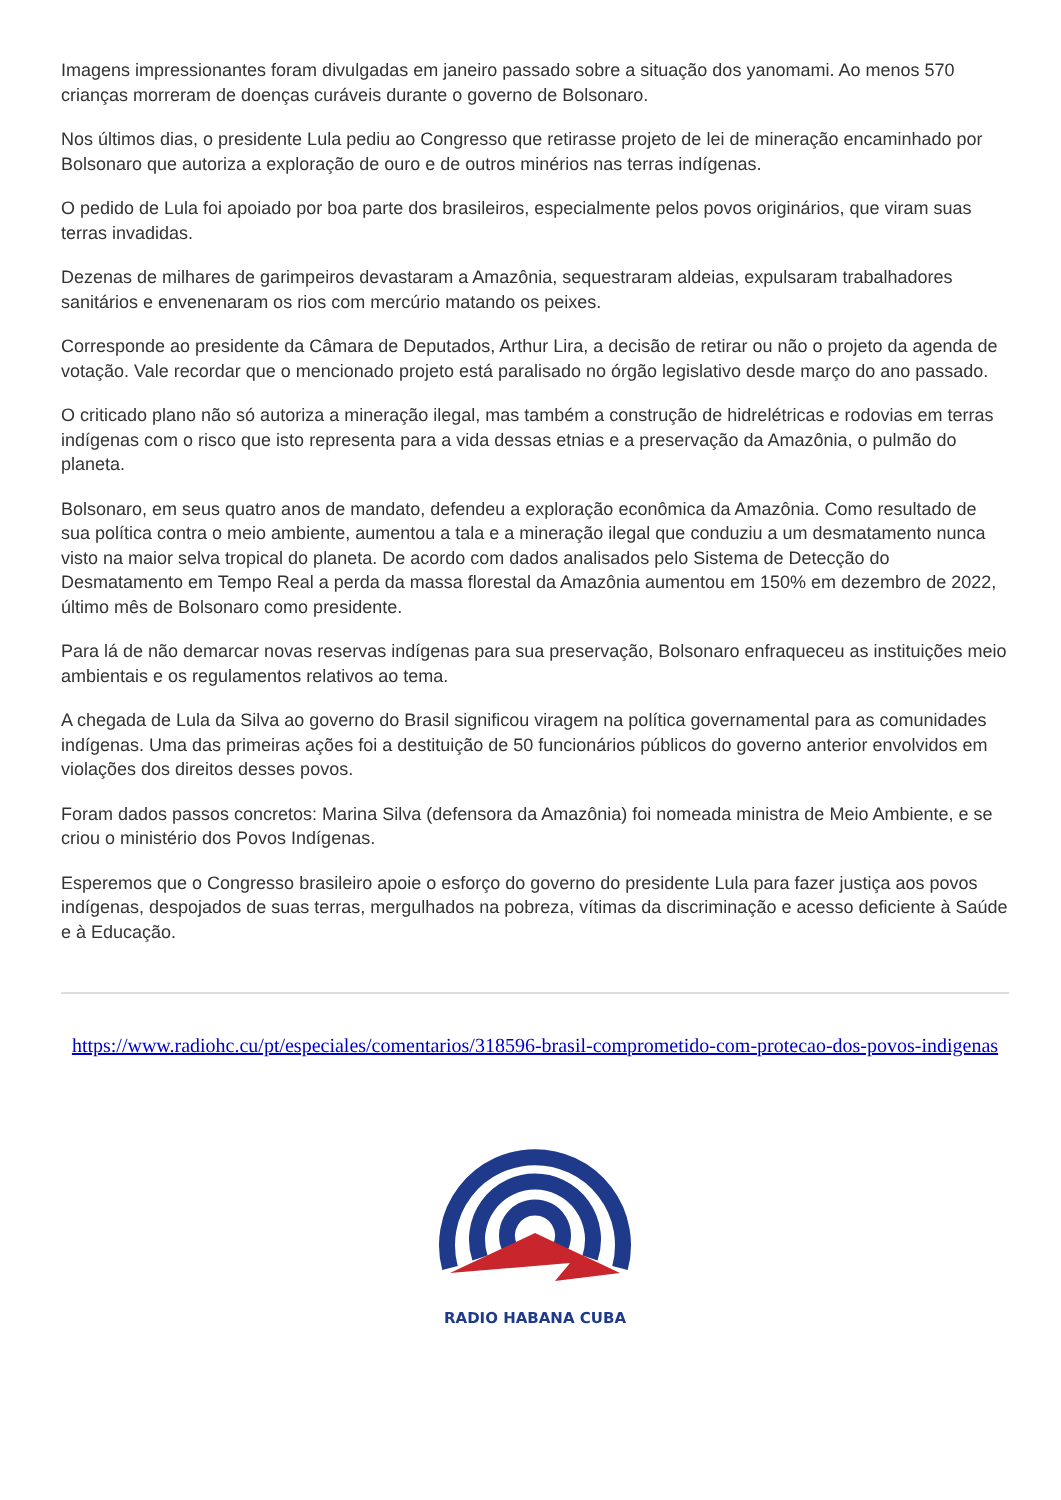Imagens impressionantes foram divulgadas em janeiro passado sobre a situação dos yanomami. Ao menos 570 crianças morreram de doenças curáveis durante o governo de Bolsonaro.
Nos últimos dias, o presidente Lula pediu ao Congresso que retirasse projeto de lei de mineração encaminhado por Bolsonaro que autoriza a exploração de ouro e de outros minérios nas terras indígenas.
O pedido de Lula foi apoiado por boa parte dos brasileiros, especialmente pelos povos originários, que viram suas terras invadidas.
Dezenas de milhares de garimpeiros devastaram a Amazônia, sequestraram aldeias, expulsaram trabalhadores sanitários e envenenaram os rios com mercúrio matando os peixes.
Corresponde ao presidente da Câmara de Deputados, Arthur Lira, a decisão de retirar ou não o projeto da agenda de votação. Vale recordar que o mencionado projeto está paralisado no órgão legislativo desde março do ano passado.
O criticado plano não só autoriza a mineração ilegal, mas também a construção de hidrelétricas e rodovias em terras indígenas com o risco que isto representa para a vida dessas etnias e a preservação da Amazônia, o pulmão do planeta.
Bolsonaro, em seus quatro anos de mandato, defendeu a exploração econômica da Amazônia. Como resultado de sua política contra o meio ambiente, aumentou a tala e a mineração ilegal que conduziu a um desmatamento nunca visto na maior selva tropical do planeta. De acordo com dados analisados pelo Sistema de Detecção do Desmatamento em Tempo Real a perda da massa florestal da Amazônia aumentou em 150% em dezembro de 2022, último mês de Bolsonaro como presidente.
Para lá de não demarcar novas reservas indígenas para sua preservação, Bolsonaro enfraqueceu as instituições meio ambientais e os regulamentos relativos ao tema.
A chegada de Lula da Silva ao governo do Brasil significou viragem na política governamental para as comunidades indígenas. Uma das primeiras ações foi a destituição de 50 funcionários públicos do governo anterior envolvidos em violações dos direitos desses povos.
Foram dados passos concretos: Marina Silva (defensora da Amazônia) foi nomeada ministra de Meio Ambiente, e se criou o ministério dos Povos Indígenas.
Esperemos que o Congresso brasileiro apoie o esforço do governo do presidente Lula para fazer justiça aos povos indígenas, despojados de suas terras, mergulhados na pobreza, vítimas da discriminação e acesso deficiente à Saúde e à Educação.
https://www.radiohc.cu/pt/especiales/comentarios/318596-brasil-comprometido-com-protecao-dos-povos-indigenas
RADIO HABANA CUBA